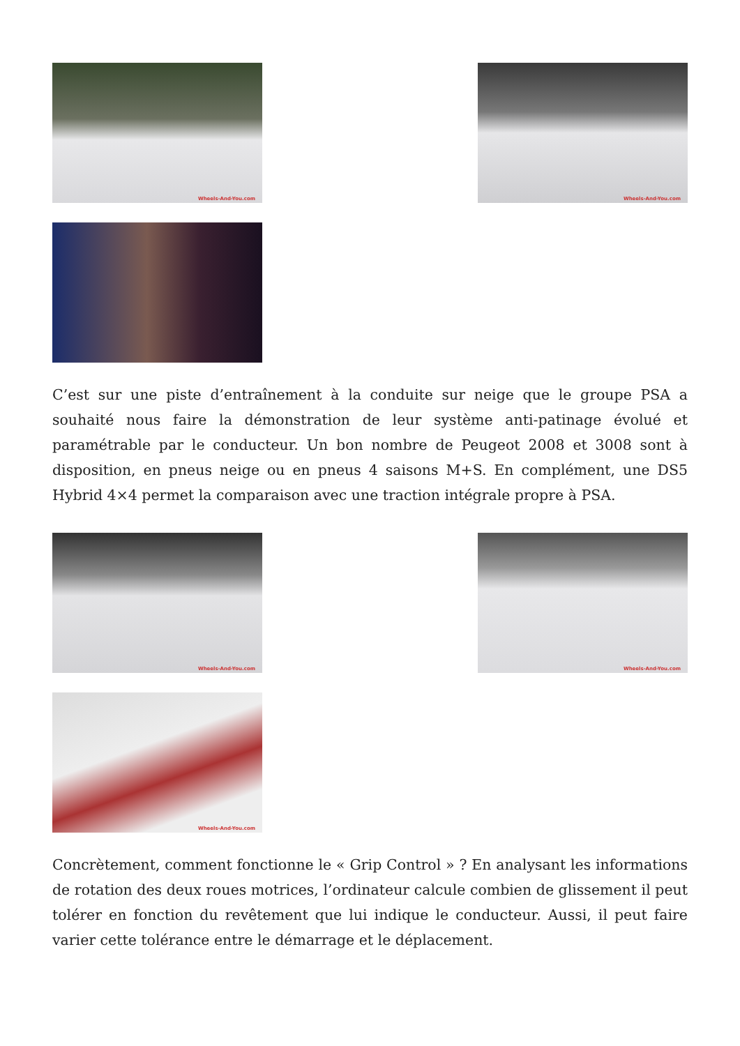Wheels-And-You.com
Wheels-And-You.com
C’est sur une piste d’entraînement à la conduite sur neige que le groupe PSA a souhaité nous faire la démonstration de leur système anti-patinage évolué et paramétrable par le conducteur. Un bon nombre de Peugeot 2008 et 3008 sont à disposition, en pneus neige ou en pneus 4 saisons M+S. En complément, une DS5 Hybrid 4×4 permet la comparaison avec une traction intégrale propre à PSA.
Wheels-And-You.com
Wheels-And-You.com
Wheels-And-You.com
Concrètement, comment fonctionne le « Grip Control » ? En analysant les informations de rotation des deux roues motrices, l’ordinateur calcule combien de glissement il peut tolérer en fonction du revêtement que lui indique le conducteur. Aussi, il peut faire varier cette tolérance entre le démarrage et le déplacement.